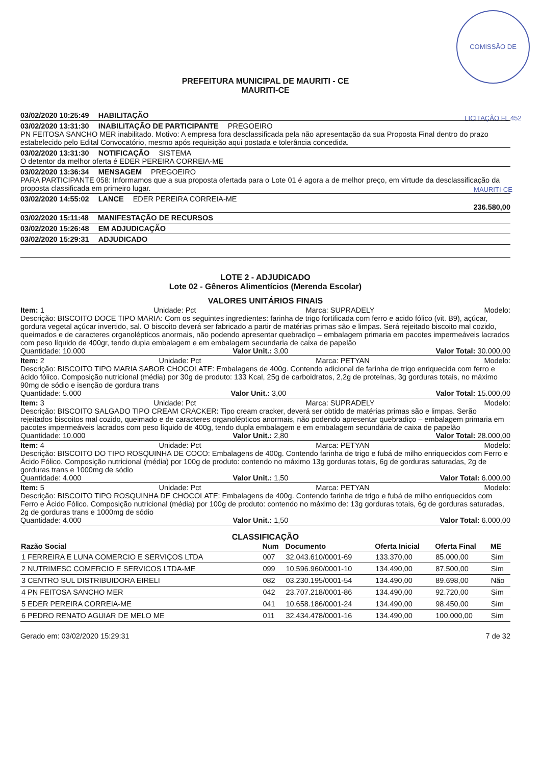COMISSÃO DE LICITAÇÃO FL 452 MAURITI-CE
PREFEITURA MUNICIPAL DE MAURITI - CE
MAURITI-CE
03/02/2020 10:25:49 HABILITAÇÃO
03/02/2020 13:31:30 INABILITAÇÃO DE PARTICIPANTE PREGOEIRO
PN FEITOSA SANCHO MER inabilitado. Motivo: A empresa fora desclassificada pela não apresentação da sua Proposta Final dentro do prazo estabelecido pelo Edital Convocatório, mesmo após requisição aqui postada e tolerância concedida.
03/02/2020 13:31:30 NOTIFICAÇÃO SISTEMA
O detentor da melhor oferta é EDER PEREIRA CORREIA-ME
03/02/2020 13:36:34 MENSAGEM PREGOEIRO
PARA PARTICIPANTE 058: Informamos que a sua proposta ofertada para o Lote 01 é agora a de melhor preço, em virtude da desclassificação da proposta classificada em primeiro lugar.
03/02/2020 14:55:02 LANCE EDER PEREIRA CORREIA-ME
236.580,00
03/02/2020 15:11:48 MANIFESTAÇÃO DE RECURSOS
03/02/2020 15:26:48 EM ADJUDICAÇÃO
03/02/2020 15:29:31 ADJUDICADO
LOTE 2 - ADJUDICADO
Lote 02 - Gêneros Alimentícios (Merenda Escolar)
VALORES UNITÁRIOS FINAIS
Item: 1 Unidade: Pct Marca: SUPRADELY Modelo:
Descrição: BISCOITO DOCE TIPO MARIA: Com os seguintes ingredientes: farinha de trigo fortificada com ferro e acido fólico (vit. B9), açúcar, gordura vegetal açúcar invertido, sal. O biscoito deverá ser fabricado a partir de matérias primas são e limpas. Será rejeitado biscoito mal cozido, queimados e de caracteres organolépticos anormais, não podendo apresentar quebradiço – embalagem primaria em pacotes impermeáveis lacrados com peso líquido de 400gr, tendo dupla embalagem e em embalagem secundaria de caixa de papelão
Quantidade: 10.000 Valor Unit.: 3,00 Valor Total: 30.000,00
Item: 2 Unidade: Pct Marca: PETYAN Modelo:
Descrição: BISCOITO TIPO MARIA SABOR CHOCOLATE: Embalagens de 400g. Contendo adicional de farinha de trigo enriquecida com ferro e ácido fólico. Composição nutricional (média) por 30g de produto: 133 Kcal, 25g de carboidratos, 2,2g de proteínas, 3g gorduras totais, no máximo 90mg de sódio e isenção de gordura trans
Quantidade: 5.000 Valor Unit.: 3,00 Valor Total: 15.000,00
Item: 3 Unidade: Pct Marca: SUPRADELY Modelo:
Descrição: BISCOITO SALGADO TIPO CREAM CRACKER: Tipo cream cracker, deverá ser obtido de matérias primas são e limpas. Serão rejeitados biscoitos mal cozido, queimado e de caracteres organolépticos anormais, não podendo apresentar quebradiço – embalagem primaria em pacotes impermeáveis lacrados com peso líquido de 400g, tendo dupla embalagem e em embalagem secundária de caixa de papelão
Quantidade: 10.000 Valor Unit.: 2,80 Valor Total: 28.000,00
Item: 4 Unidade: Pct Marca: PETYAN Modelo:
Descrição: BISCOITO DO TIPO ROSQUINHA DE COCO: Embalagens de 400g. Contendo farinha de trigo e fubá de milho enriquecidos com Ferro e Ácido Fólico. Composição nutricional (média) por 100g de produto: contendo no máximo 13g gorduras totais, 6g de gorduras saturadas, 2g de gorduras trans e 1000mg de sódio
Quantidade: 4.000 Valor Unit.: 1,50 Valor Total: 6.000,00
Item: 5 Unidade: Pct Marca: PETYAN Modelo:
Descrição: BISCOITO TIPO ROSQUINHA DE CHOCOLATE: Embalagens de 400g. Contendo farinha de trigo e fubá de milho enriquecidos com Ferro e Ácido Fólico. Composição nutricional (média) por 100g de produto: contendo no máximo de: 13g gorduras totais, 6g de gorduras saturadas, 2g de gorduras trans e 1000mg de sódio
Quantidade: 4.000 Valor Unit.: 1,50 Valor Total: 6.000,00
CLASSIFICAÇÃO
| Razão Social | Num | Documento | Oferta Inicial | Oferta Final | ME |
| --- | --- | --- | --- | --- | --- |
| 1 FERREIRA E LUNA COMERCIO E SERVIÇOS LTDA | 007 | 32.043.610/0001-69 | 133.370,00 | 85.000,00 | Sim |
| 2 NUTRIMESC COMERCIO E SERVICOS LTDA-ME | 099 | 10.596.960/0001-10 | 134.490,00 | 87.500,00 | Sim |
| 3 CENTRO SUL DISTRIBUIDORA EIRELI | 082 | 03.230.195/0001-54 | 134.490,00 | 89.698,00 | Não |
| 4 PN FEITOSA SANCHO MER | 042 | 23.707.218/0001-86 | 134.490,00 | 92.720,00 | Sim |
| 5 EDER PEREIRA CORREIA-ME | 041 | 10.658.186/0001-24 | 134.490,00 | 98.450,00 | Sim |
| 6 PEDRO RENATO AGUIAR DE MELO ME | 011 | 32.434.478/0001-16 | 134.490,00 | 100.000,00 | Sim |
Gerado em: 03/02/2020 15:29:31 7 de 32